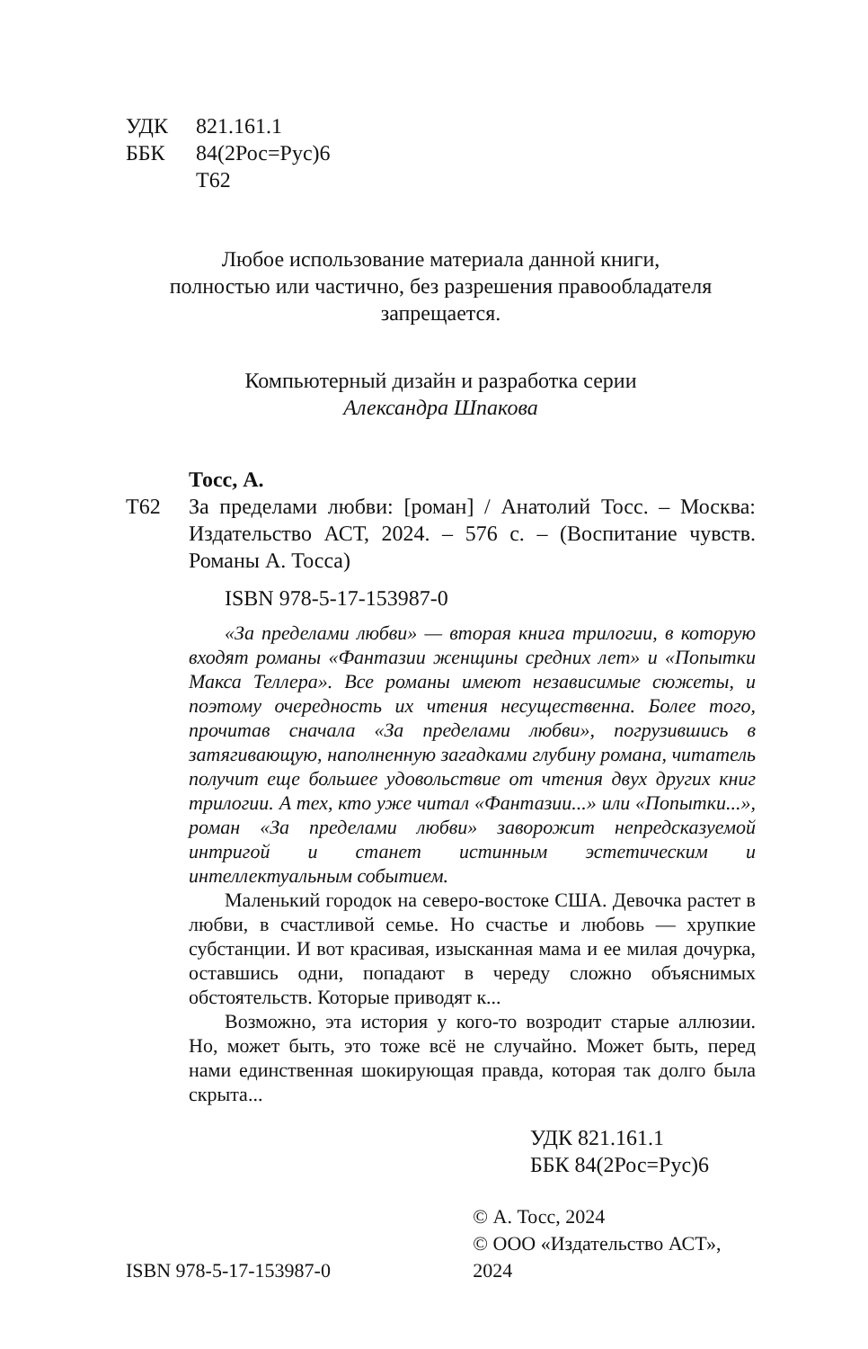УДК 821.161.1
ББК 84(2Рос=Рус)6
Т62
Любое использование материала данной книги,
полностью или частично, без разрешения правообладателя
запрещается.
Компьютерный дизайн и разработка серии
Александра Шпакова
Тосс, А.
Т62 За пределами любви: [роман] / Анатолий Тосс. – Москва: Издательство АСТ, 2024. – 576 с. – (Воспитание чувств. Романы А. Тосса)
ISBN 978-5-17-153987-0
«За пределами любви» — вторая книга трилогии, в которую входят романы «Фантазии женщины средних лет» и «Попытки Макса Теллера». Все романы имеют независимые сюжеты, и поэтому очередность их чтения несущественна. Более того, прочитав сначала «За пределами любви», погрузившись в затягивающую, наполненную загадками глубину романа, читатель получит еще большее удовольствие от чтения двух других книг трилогии. А тех, кто уже читал «Фантазии...» или «Попытки...», роман «За пределами любви» заворожит непредсказуемой интригой и станет истинным эстетическим и интеллектуальным событием.
Маленький городок на северо-востоке США. Девочка растет в любви, в счастливой семье. Но счастье и любовь — хрупкие субстанции. И вот красивая, изысканная мама и ее милая дочурка, оставшись одни, попадают в череду сложно объяснимых обстоятельств. Которые приводят к...
Возможно, эта история у кого-то возродит старые аллюзии. Но, может быть, это тоже всё не случайно. Может быть, перед нами единственная шокирующая правда, которая так долго была скрыта...
УДК 821.161.1
ББК 84(2Рос=Рус)6
ISBN 978-5-17-153987-0
© А. Тосс, 2024
© ООО «Издательство АСТ», 2024